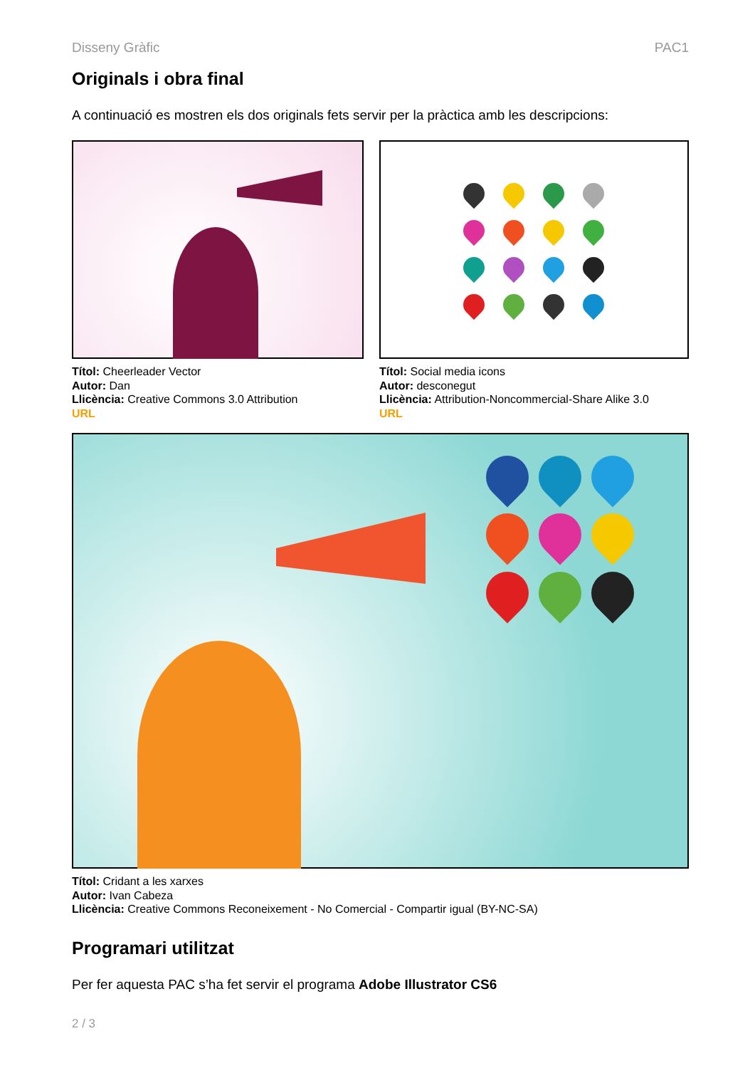Disseny Gràfic PAC1
Originals i obra final
A continuació es mostren els dos originals fets servir per la pràctica amb les descripcions:
Títol: Cheerleader Vector
Autor: Dan
Llicència: Creative Commons 3.0 Attribution
URL
Títol: Social media icons
Autor: desconegut
Llicència: Attribution-Noncommercial-Share Alike 3.0
URL
Títol: Cridant a les xarxes
Autor: Ivan Cabeza
Llicència: Creative Commons Reconeixement - No Comercial - Compartir igual (BY-NC-SA)
Programari utilitzat
Per fer aquesta PAC s’ha fet servir el programa Adobe Illustrator CS6
2 / 3